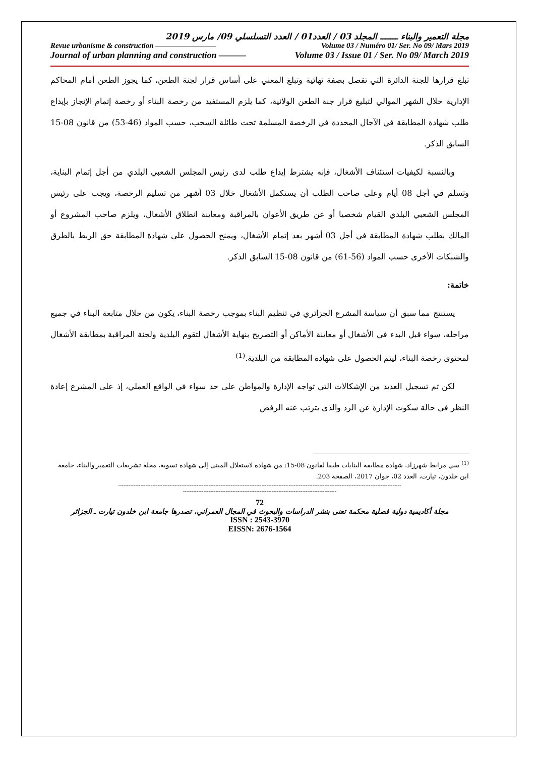مجلة التعمير والبناء ـــــــ المجلد 03 / العدد01 / العدد التسلسلي 09/ مارس 2019
Revue urbanisme & construction ———————— Volume 03 / Numéro 01/ Ser. No 09/ Mars 2019
Journal of urban planning and construction ——— Volume 03 / Issue 01 / Ser. No 09/ March 2019
تبلغ قرارها للجنة الدائرة التي تفصل بصفة نهائية وتبلغ المعني على أساس قرار لجنة الطعن، كما يجوز الطعن أمام المحاكم الإدارية خلال الشهر الموالي لتبليغ قرار جنة الطعن الولائية، كما يلزم المستفيد من رخصة البناء أو رخصة إتمام الإنجاز بإيداع طلب شهادة المطابقة في الآجال المحددة في الرخصة المسلمة تحت طائلة السحب، حسب المواد (46-53) من قانون 08-15 السابق الذكر.
وبالنسبة لكيفيات استئناف الأشغال، فإنه يشترط إيداع طلب لدى رئيس المجلس الشعبي البلدي من أجل إتمام البناية، وتسلم في أجل 08 أيام وعلى صاحب الطلب أن يستكمل الأشغال خلال 03 أشهر من تسليم الرخصة، ويجب على رئيس المجلس الشعبي البلدي القيام شخصيا أو عن طريق الأعوان بالمراقبة ومعاينة انطلاق الأشغال، ويلزم صاحب المشروع أو المالك بطلب شهادة المطابقة في أجل 03 أشهر بعد إتمام الأشغال، ويمنح الحصول على شهادة المطابقة حق الربط بالطرق والشبكات الأخرى حسب المواد (56-61) من قانون 08-15 السابق الذكر.
خاتمة:
يستنتج مما سبق أن سياسة المشرع الجزائري في تنظيم البناء بموجب رخصة البناء، يكون من خلال متابعة البناء في جميع مراحله، سواء قبل البدء في الأشغال أو معاينة الأماكن أو التصريح بنهاية الأشغال لتقوم البلدية ولجنة المراقبة بمطابقة الأشغال لمحتوى رخصة البناء، ليتم الحصول على شهادة المطابقة من البلدية.<sup>(1)</sup>
لكن تم تسجيل العديد من الإشكالات التي تواجه الإدارة والمواطن على حد سواء في الواقع العملي، إذ على المشرع إعادة النظر في حالة سكوت الإدارة عن الرد والذي يترتب عنه الرفض
<sup>(1)</sup> سي مرابط شهرزاد، شهادة مطابقة البنايات طبقا لقانون 08-15: من شهادة لاستغلال المبنى إلى شهادة تسوية، مجلة تشريعات التعمير والبناء، جامعة ابن خلدون، تيارت، العدد 02، جوان 2017، الصفحة 203.
----------------------------------------------------------------------------------------------------------------------------------------------------------------------
------------------------------------------------------------------------------------------
72
مجلة أكاديمية دولية فصلية محكمة تعنى بنشر الدراسات والبحوث في المجال العمراني، تصدرها جامعة ابن خلدون تيارت ـ الجزائر
ISSN : 2543-3970
EISSN: 2676-1564